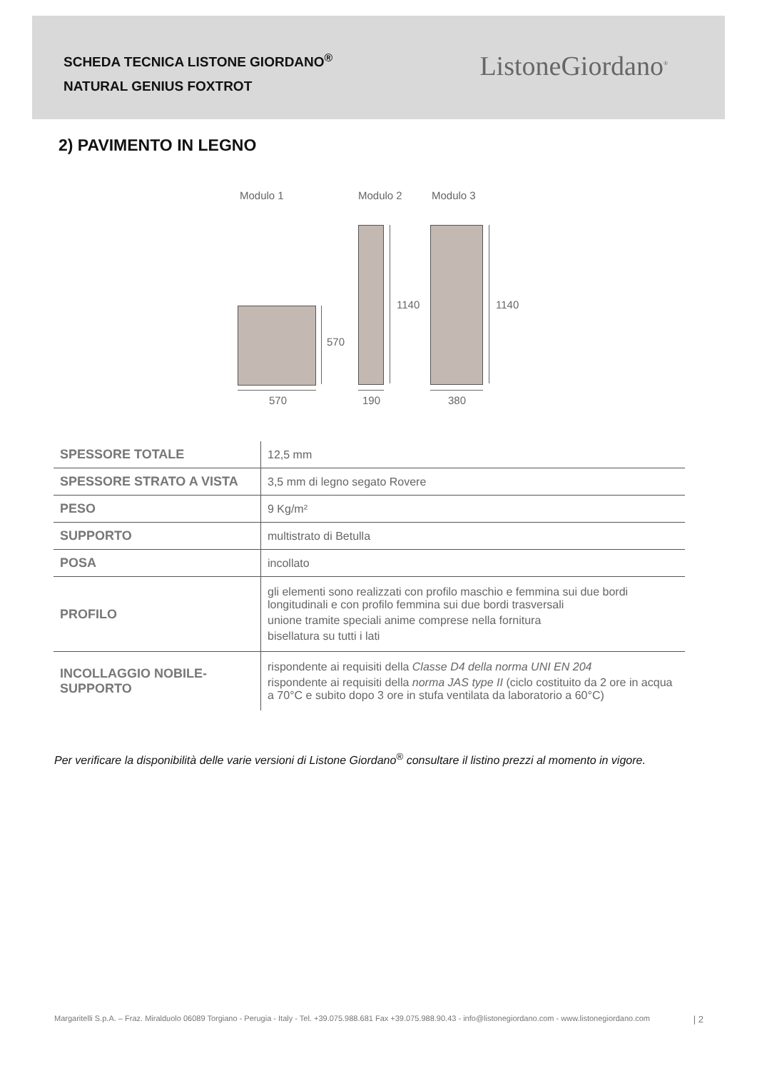SCHEDA TECNICA LISTONE GIORDANO<sup>®</sup>
NATURAL GENIUS FOXTROT
ListoneGiordano<sup>®</sup>
2) PAVIMENTO IN LEGNO
Modulo 1 Modulo 2 Modulo 3
570
1140 1140
570 190 380
| SPESSORE TOTALE | 12,5 mm |
| SPESSORE STRATO A VISTA | 3,5 mm di legno segato Rovere |
| PESO | 9 Kg/m² |
| SUPPORTO | multistrato di Betulla |
| POSA | incollato |
| PROFILO | gli elementi sono realizzati con profilo maschio e femmina sui due bordi longitudinali e con profilo femmina sui due bordi trasversali unione tramite speciali anime comprese nella fornitura bisellatura su tutti i lati |
| INCOLLAGGIO NOBILE-SUPPORTO | rispondente ai requisiti della Classe D4 della norma UNI EN 204 rispondente ai requisiti della norma JAS type II (ciclo costituito da 2 ore in acqua a 70°C e subito dopo 3 ore in stufa ventilata da laboratorio a 60°C) |
Per verificare la disponibilità delle varie versioni di Listone Giordano<sup>®</sup> consultare il listino prezzi al momento in vigore.
Margaritelli S.p.A. – Fraz. Miralduolo 06089 Torgiano - Perugia - Italy - Tel. +39.075.988.681 Fax +39.075.988.90.43 - info@listonegiordano.com - www.listonegiordano.com | 2